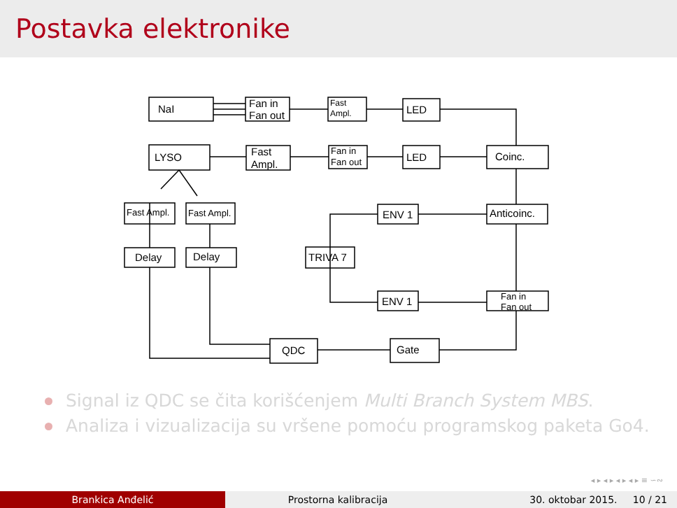Postavka elektronike
NaI
Fan in
Fan out
Fast
Ampl.
LED
LYSO
Fast
Ampl.
Fan in
Fan out
LED
Coinc.
Fast Ampl.
Fast Ampl.
ENV 1
Anticoinc.
Delay
Delay
TRIVA 7
ENV 1
Fan in
Fan out
QDC
Gate
Signal iz QDC se čita korišćenjem Multi Branch System MBS.
Analiza i vizualizacija su vršene pomoću programskog paketa Go4.
◂ ▸ ◂ ▸ ◂ ▸ ◂ ▸ ≡ ∽∾
Brankica Anđelić Prostorna kalibracija 30. oktobar 2015. 10 / 21